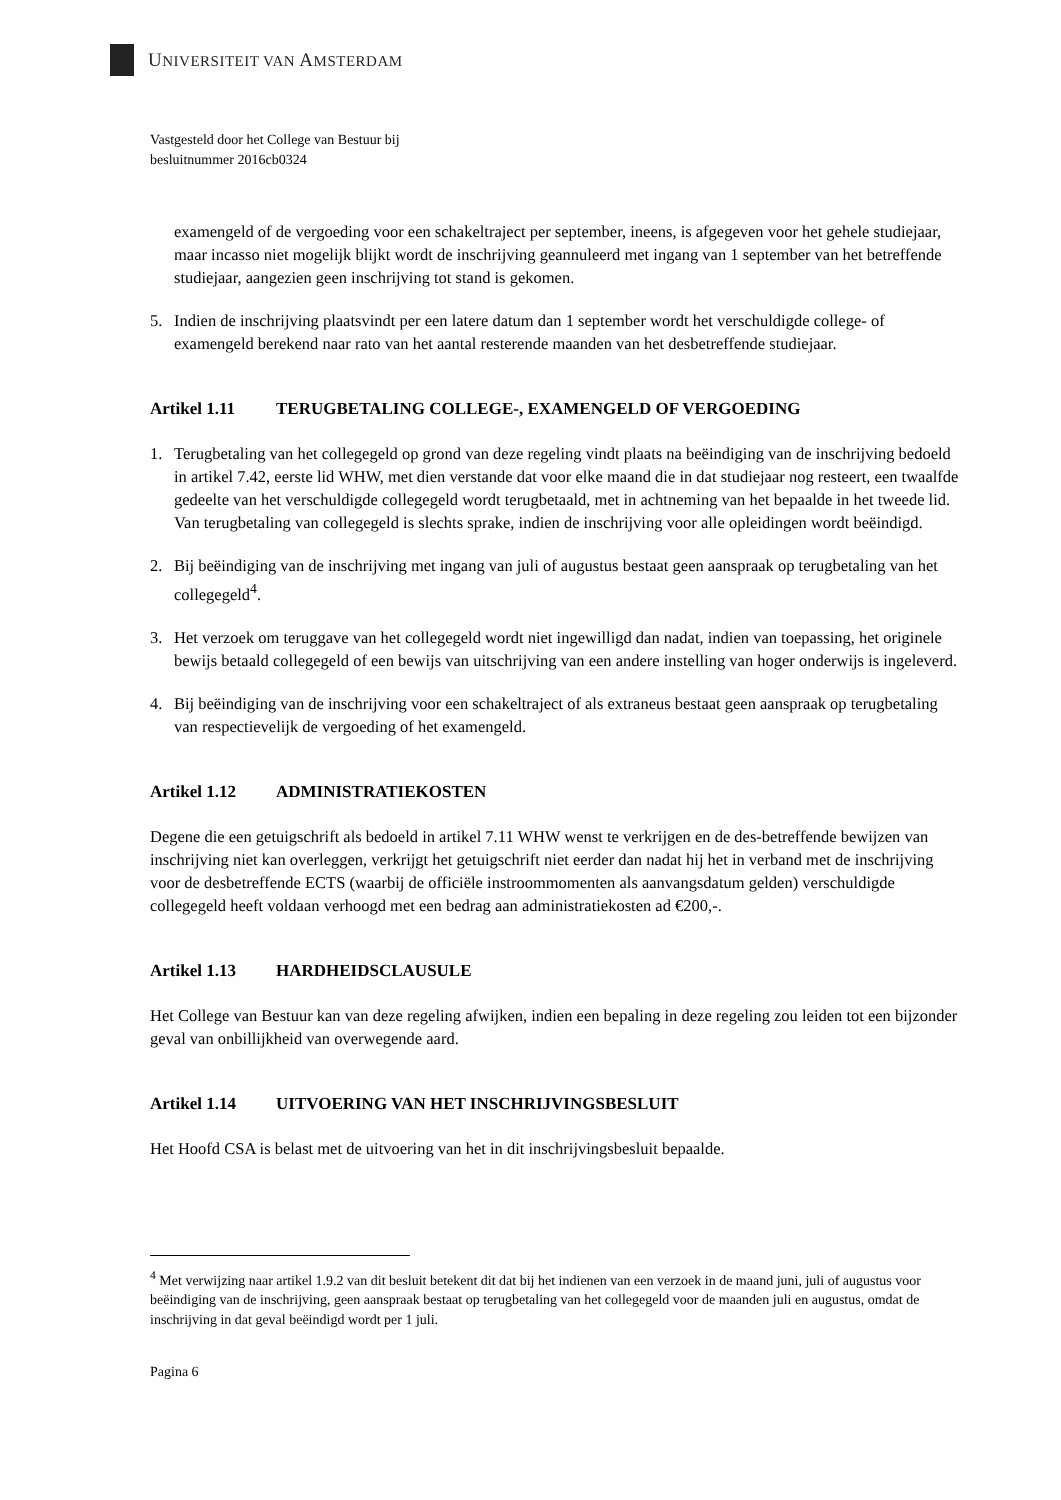UNIVERSITEIT VAN AMSTERDAM
Vastgesteld door het College van Bestuur bij
besluitnummer 2016cb0324
examengeld of de vergoeding voor een schakeltraject per september, ineens, is afgegeven voor het gehele studiejaar, maar incasso niet mogelijk blijkt wordt de inschrijving geannuleerd met ingang van 1 september van het betreffende studiejaar, aangezien geen inschrijving tot stand is gekomen.
5. Indien de inschrijving plaatsvindt per een latere datum dan 1 september wordt het verschuldigde college- of examengeld berekend naar rato van het aantal resterende maanden van het desbetreffende studiejaar.
Artikel 1.11 TERUGBETALING COLLEGE-, EXAMENGELD OF VERGOEDING
1. Terugbetaling van het collegegeld op grond van deze regeling vindt plaats na beëindiging van de inschrijving bedoeld in artikel 7.42, eerste lid WHW, met dien verstande dat voor elke maand die in dat studiejaar nog resteert, een twaalfde gedeelte van het verschuldigde collegegeld wordt terugbetaald, met in achtneming van het bepaalde in het tweede lid. Van terugbetaling van collegegeld is slechts sprake, indien de inschrijving voor alle opleidingen wordt beëindigd.
2. Bij beëindiging van de inschrijving met ingang van juli of augustus bestaat geen aanspraak op terugbetaling van het collegegeld<sup>4</sup>.
3. Het verzoek om teruggave van het collegegeld wordt niet ingewilligd dan nadat, indien van toepassing, het originele bewijs betaald collegegeld of een bewijs van uitschrijving van een andere instelling van hoger onderwijs is ingeleverd.
4. Bij beëindiging van de inschrijving voor een schakeltraject of als extraneus bestaat geen aanspraak op terugbetaling van respectievelijk de vergoeding of het examengeld.
Artikel 1.12 ADMINISTRATIEKOSTEN
Degene die een getuigschrift als bedoeld in artikel 7.11 WHW wenst te verkrijgen en de des-betreffende bewijzen van inschrijving niet kan overleggen, verkrijgt het getuigschrift niet eerder dan nadat hij het in verband met de inschrijving voor de desbetreffende ECTS (waarbij de officiële instroommomenten als aanvangsdatum gelden) verschuldigde collegegeld heeft voldaan verhoogd met een bedrag aan administratiekosten ad €200,-.
Artikel 1.13 HARDHEIDSCLAUSULE
Het College van Bestuur kan van deze regeling afwijken, indien een bepaling in deze regeling zou leiden tot een bijzonder geval van onbillijkheid van overwegende aard.
Artikel 1.14 UITVOERING VAN HET INSCHRIJVINGSBESLUIT
Het Hoofd CSA is belast met de uitvoering van het in dit inschrijvingsbesluit bepaalde.
<sup>4</sup> Met verwijzing naar artikel 1.9.2 van dit besluit betekent dit dat bij het indienen van een verzoek in de maand juni, juli of augustus voor beëindiging van de inschrijving, geen aanspraak bestaat op terugbetaling van het collegegeld voor de maanden juli en augustus, omdat de inschrijving in dat geval beëindigd wordt per 1 juli.
Pagina 6